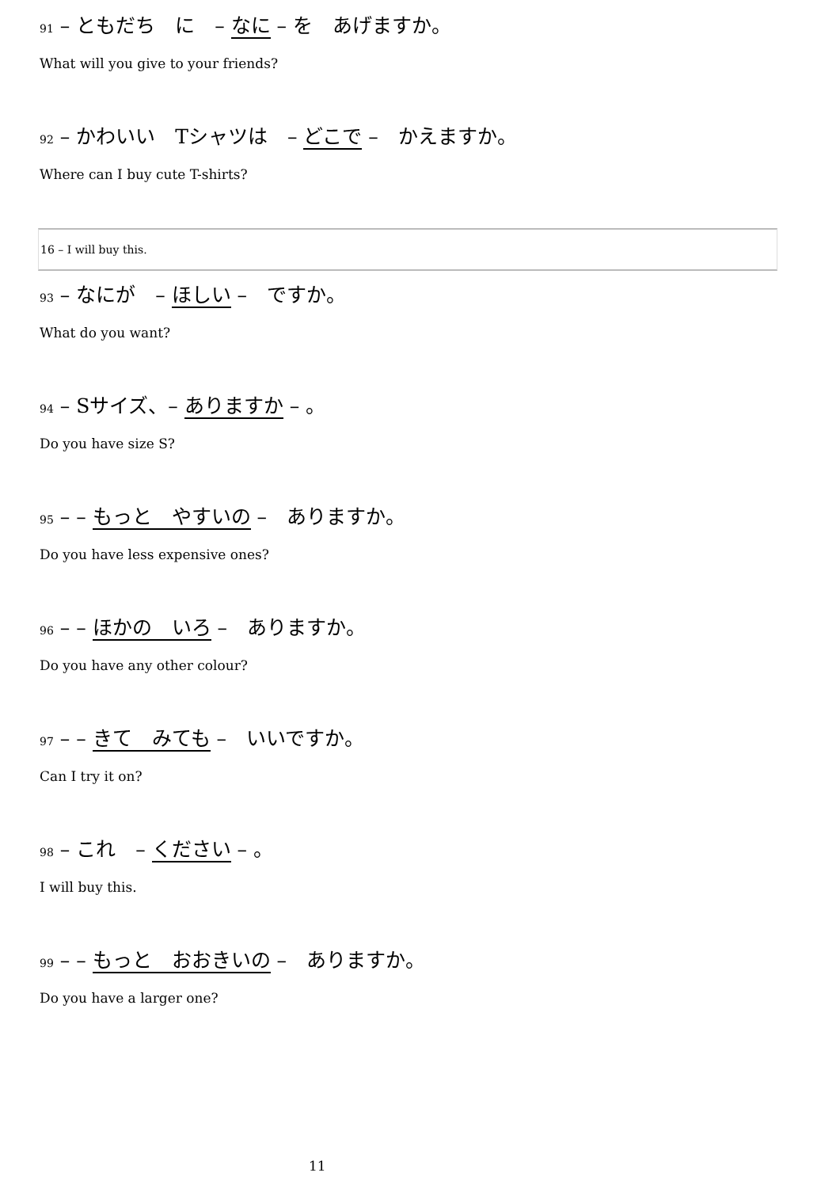91 – ともだち　に　– なに – を　あげますか。
What will you give to your friends?
92 – かわいい　Tシャツは　– どこで –　かえますか。
Where can I buy cute T-shirts?
16 – I will buy this.
93 – なにが　– ほしい –　ですか。
What do you want?
94 – Sサイズ、– ありますか – 。
Do you have size S?
95 – – もっと　やすいの –　ありますか。
Do you have less expensive ones?
96 – – ほかの　いろ –　ありますか。
Do you have any other colour?
97 – – きて　みても –　いいですか。
Can I try it on?
98 – これ　– ください – 。
I will buy this.
99 – – もっと　おおきいの –　ありますか。
Do you have a larger one?
11